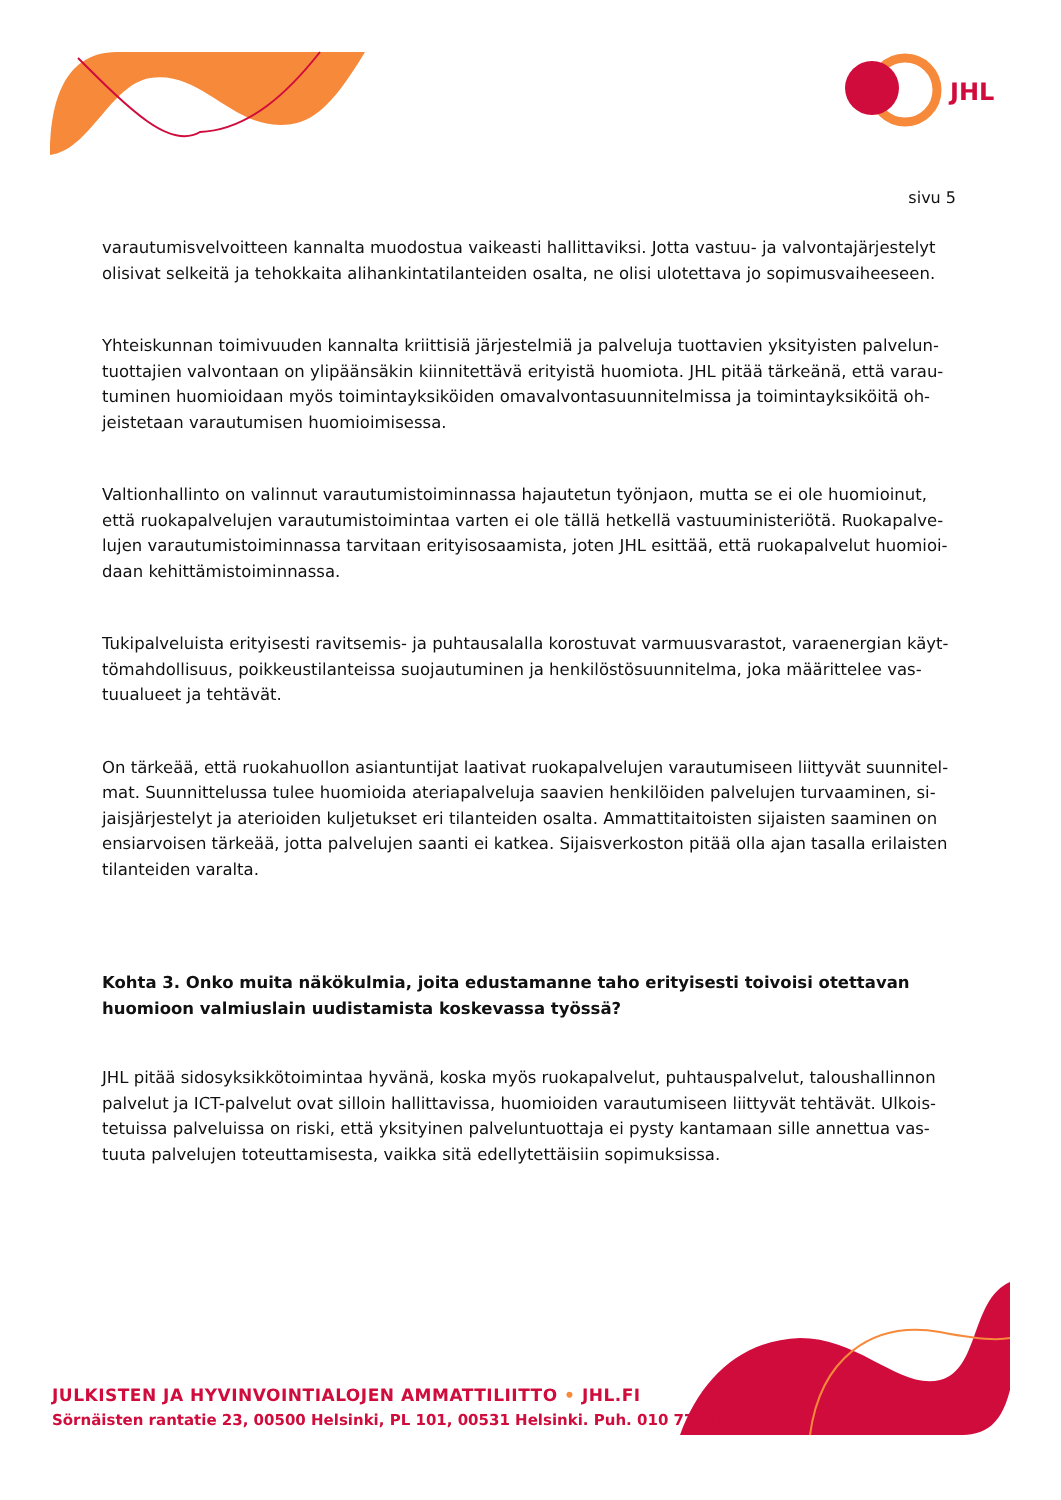JHL
sivu 5
varautumisvelvoitteen kannalta muodostua vaikeasti hallittaviksi. Jotta vastuu- ja valvontajärjestelyt olisivat selkeitä ja tehokkaita alihankintatilanteiden osalta, ne olisi ulotettava jo sopimusvaiheeseen.
Yhteiskunnan toimivuuden kannalta kriittisiä järjestelmiä ja palveluja tuottavien yksityisten palvelun­tuottajien valvontaan on ylipäänsäkin kiinnitettävä erityistä huomiota. JHL pitää tärkeänä, että varau­tuminen huomioidaan myös toimintayksiköiden omavalvontasuunnitelmissa ja toimintayksiköitä oh­jeistetaan varautumisen huomioimisessa.
Valtionhallinto on valinnut varautumistoiminnassa hajautetun työnjaon, mutta se ei ole huomioinut, että ruokapalvelujen varautumistoimintaa varten ei ole tällä hetkellä vastuuministeriötä. Ruokapalve­lujen varautumistoiminnassa tarvitaan erityisosaamista, joten JHL esittää, että ruokapalvelut huomioi­daan kehittämistoiminnassa.
Tukipalveluista erityisesti ravitsemis- ja puhtausalalla korostuvat varmuusvarastot, varaenergian käyt­tömahdollisuus, poikkeustilanteissa suojautuminen ja henkilöstösuunnitelma, joka määrittelee vas­tuualueet ja tehtävät.
On tärkeää, että ruokahuollon asiantuntijat laativat ruokapalvelujen varautumiseen liittyvät suunnitel­mat. Suunnittelussa tulee huomioida ateriapalveluja saavien henkilöiden palvelujen turvaaminen, si­jaisjärjestelyt ja aterioiden kuljetukset eri tilanteiden osalta. Ammattitaitoisten sijaisten saaminen on ensiarvoisen tärkeää, jotta palvelujen saanti ei katkea. Sijaisverkoston pitää olla ajan tasalla erilaisten tilanteiden varalta.
Kohta 3. Onko muita näkökulmia, joita edustamanne taho erityisesti toivoisi otettavan huomioon val­miuslain uudistamista koskevassa työssä?
JHL pitää sidosyksikkötoimintaa hyvänä, koska myös ruokapalvelut, puhtauspalvelut, taloushallinnon palvelut ja ICT-palvelut ovat silloin hallittavissa, huomioiden varautumiseen liittyvät tehtävät. Ulkois­tetuissa palveluissa on riski, että yksityinen palveluntuottaja ei pysty kantamaan sille annettua vas­tuuta palvelujen toteuttamisesta, vaikka sitä edellytettäisiin sopimuksissa.
JULKISTEN JA HYVINVOINTIALOJEN AMMATTILIITTO • JHL.FI
Sörnäisten rantatie 23, 00500 Helsinki, PL 101, 00531 Helsinki. Puh. 010 77031